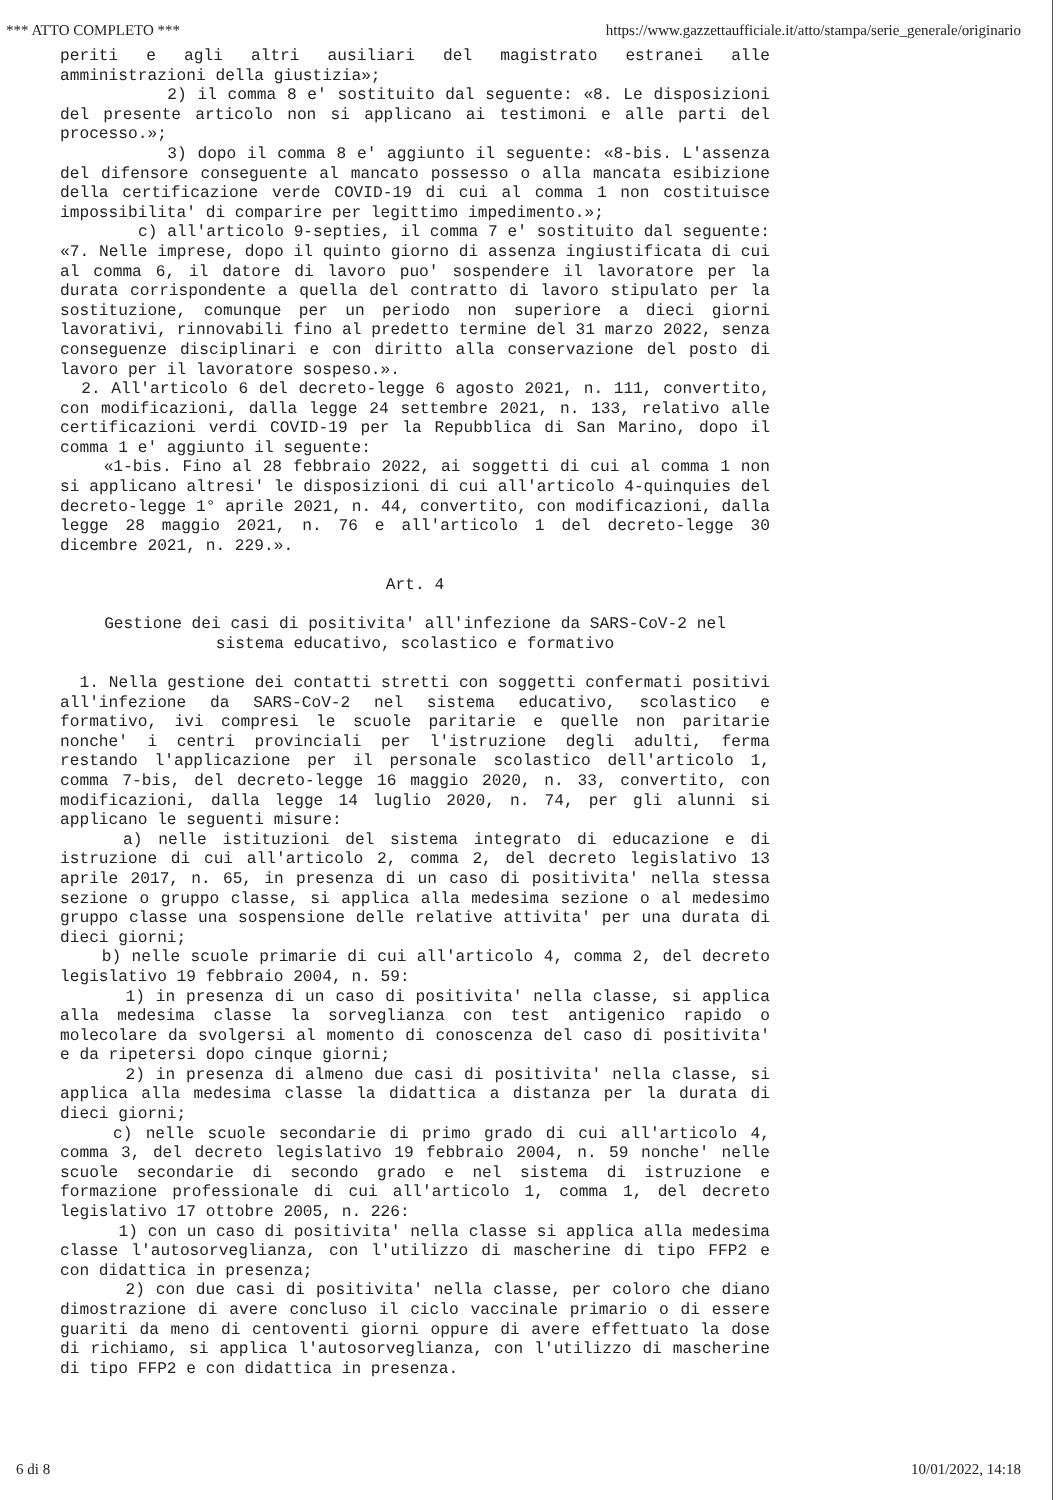*** ATTO COMPLETO *** https://www.gazzettaufficiale.it/atto/stampa/serie_generale/originario
periti e agli altri ausiliari del magistrato estranei alle amministrazioni della giustizia»;
2) il comma 8 e' sostituito dal seguente: «8. Le disposizioni del presente articolo non si applicano ai testimoni e alle parti del processo.»;
3) dopo il comma 8 e' aggiunto il seguente: «8-bis. L'assenza del difensore conseguente al mancato possesso o alla mancata esibizione della certificazione verde COVID-19 di cui al comma 1 non costituisce impossibilita' di comparire per legittimo impedimento.»;
c) all'articolo 9-septies, il comma 7 e' sostituito dal seguente: «7. Nelle imprese, dopo il quinto giorno di assenza ingiustificata di cui al comma 6, il datore di lavoro puo' sospendere il lavoratore per la durata corrispondente a quella del contratto di lavoro stipulato per la sostituzione, comunque per un periodo non superiore a dieci giorni lavorativi, rinnovabili fino al predetto termine del 31 marzo 2022, senza conseguenze disciplinari e con diritto alla conservazione del posto di lavoro per il lavoratore sospeso.».
2. All'articolo 6 del decreto-legge 6 agosto 2021, n. 111, convertito, con modificazioni, dalla legge 24 settembre 2021, n. 133, relativo alle certificazioni verdi COVID-19 per la Repubblica di San Marino, dopo il comma 1 e' aggiunto il seguente:
«1-bis. Fino al 28 febbraio 2022, ai soggetti di cui al comma 1 non si applicano altresi' le disposizioni di cui all'articolo 4-quinquies del decreto-legge 1° aprile 2021, n. 44, convertito, con modificazioni, dalla legge 28 maggio 2021, n. 76 e all'articolo 1 del decreto-legge 30 dicembre 2021, n. 229.».
Art. 4
Gestione dei casi di positivita' all'infezione da SARS-CoV-2 nel
sistema educativo, scolastico e formativo
1. Nella gestione dei contatti stretti con soggetti confermati positivi all'infezione da SARS-CoV-2 nel sistema educativo, scolastico e formativo, ivi compresi le scuole paritarie e quelle non paritarie nonche' i centri provinciali per l'istruzione degli adulti, ferma restando l'applicazione per il personale scolastico dell'articolo 1, comma 7-bis, del decreto-legge 16 maggio 2020, n. 33, convertito, con modificazioni, dalla legge 14 luglio 2020, n. 74, per gli alunni si applicano le seguenti misure:
a) nelle istituzioni del sistema integrato di educazione e di istruzione di cui all'articolo 2, comma 2, del decreto legislativo 13 aprile 2017, n. 65, in presenza di un caso di positivita' nella stessa sezione o gruppo classe, si applica alla medesima sezione o al medesimo gruppo classe una sospensione delle relative attivita' per una durata di dieci giorni;
b) nelle scuole primarie di cui all'articolo 4, comma 2, del decreto legislativo 19 febbraio 2004, n. 59:
1) in presenza di un caso di positivita' nella classe, si applica alla medesima classe la sorveglianza con test antigenico rapido o molecolare da svolgersi al momento di conoscenza del caso di positivita' e da ripetersi dopo cinque giorni;
2) in presenza di almeno due casi di positivita' nella classe, si applica alla medesima classe la didattica a distanza per la durata di dieci giorni;
c) nelle scuole secondarie di primo grado di cui all'articolo 4, comma 3, del decreto legislativo 19 febbraio 2004, n. 59 nonche' nelle scuole secondarie di secondo grado e nel sistema di istruzione e formazione professionale di cui all'articolo 1, comma 1, del decreto legislativo 17 ottobre 2005, n. 226:
1) con un caso di positivita' nella classe si applica alla medesima classe l'autosorveglianza, con l'utilizzo di mascherine di tipo FFP2 e con didattica in presenza;
2) con due casi di positivita' nella classe, per coloro che diano dimostrazione di avere concluso il ciclo vaccinale primario o di essere guariti da meno di centoventi giorni oppure di avere effettuato la dose di richiamo, si applica l'autosorveglianza, con l'utilizzo di mascherine di tipo FFP2 e con didattica in presenza.
6 di 8 10/01/2022, 14:18